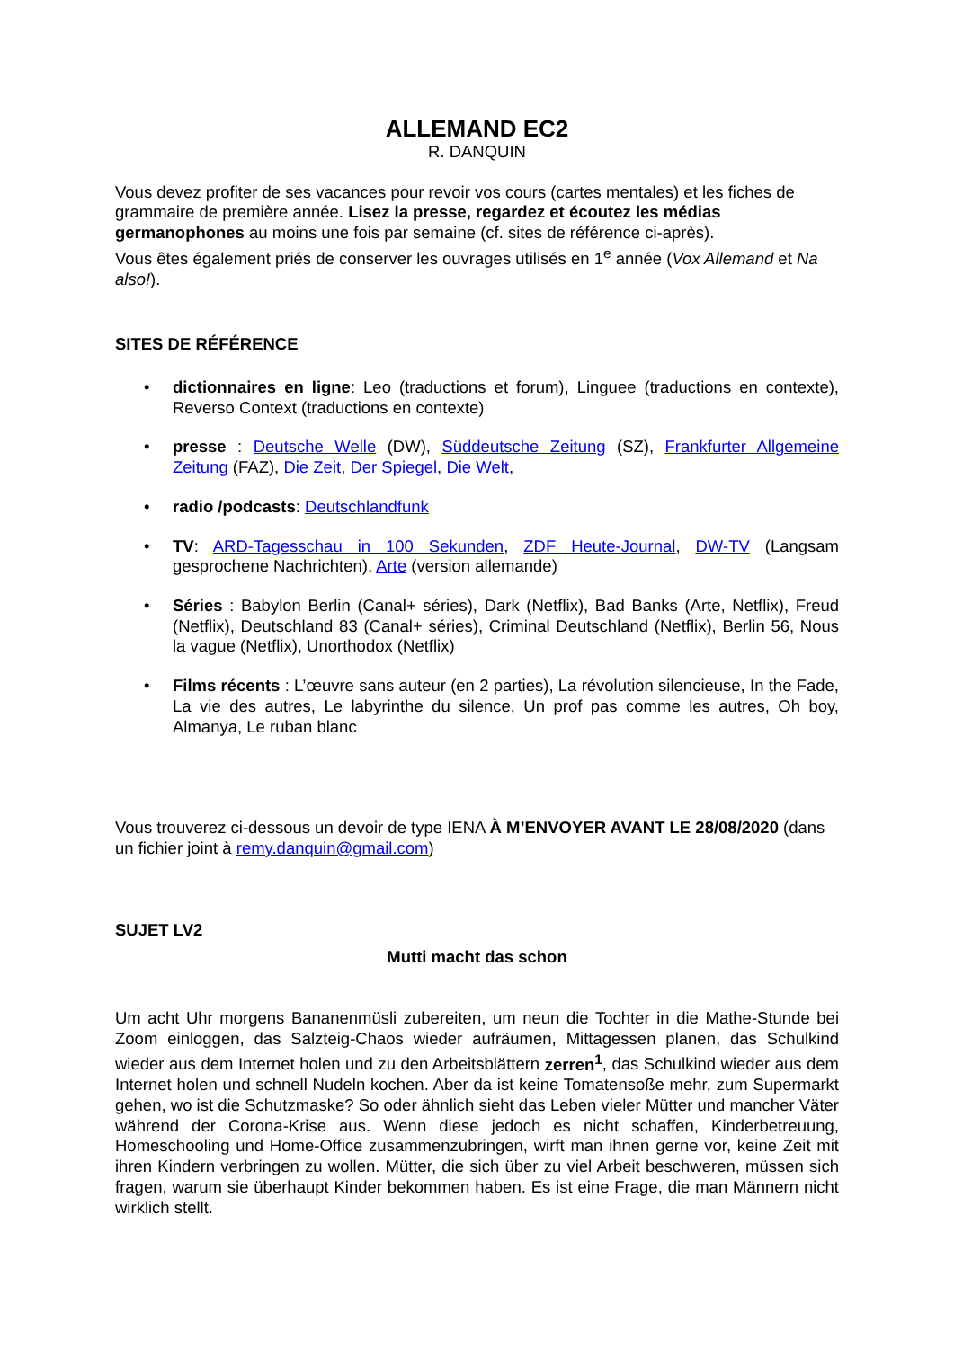ALLEMAND EC2
R. DANQUIN
Vous devez profiter de ses vacances pour revoir vos cours (cartes mentales) et les fiches de grammaire de première année. Lisez la presse, regardez et écoutez les médias germanophones au moins une fois par semaine (cf. sites de référence ci-après).
Vous êtes également priés de conserver les ouvrages utilisés en 1<sup>e</sup> année (Vox Allemand et Na also!).
SITES DE RÉFÉRENCE
• dictionnaires en ligne: Leo (traductions et forum), Linguee (traductions en contexte), Reverso Context (traductions en contexte)
• presse : Deutsche Welle (DW), Süddeutsche Zeitung (SZ), Frankfurter Allgemeine Zeitung (FAZ), Die Zeit, Der Spiegel, Die Welt,
• radio /podcasts: Deutschlandfunk
• TV: ARD-Tagesschau in 100 Sekunden, ZDF Heute-Journal, DW-TV (Langsam gesprochene Nachrichten), Arte (version allemande)
• Séries : Babylon Berlin (Canal+ séries), Dark (Netflix), Bad Banks (Arte, Netflix), Freud (Netflix), Deutschland 83 (Canal+ séries), Criminal Deutschland (Netflix), Berlin 56, Nous la vague (Netflix), Unorthodox (Netflix)
• Films récents : L’œuvre sans auteur (en 2 parties), La révolution silencieuse, In the Fade, La vie des autres, Le labyrinthe du silence, Un prof pas comme les autres, Oh boy, Almanya, Le ruban blanc
Vous trouverez ci-dessous un devoir de type IENA À M’ENVOYER AVANT LE 28/08/2020 (dans un fichier joint à remy.danquin@gmail.com)
SUJET LV2
Mutti macht das schon
Um acht Uhr morgens Bananenmüsli zubereiten, um neun die Tochter in die Mathe-Stunde bei Zoom einloggen, das Salzteig-Chaos wieder aufräumen, Mittagessen planen, das Schulkind wieder aus dem Internet holen und zu den Arbeitsblättern zerren<sup>1</sup>, das Schulkind wieder aus dem Internet holen und schnell Nudeln kochen. Aber da ist keine Tomatensoße mehr, zum Supermarkt gehen, wo ist die Schutzmaske? So oder ähnlich sieht das Leben vieler Mütter und mancher Väter während der Corona-Krise aus. Wenn diese jedoch es nicht schaffen, Kinderbetreuung, Homeschooling und Home-Office zusammenzubringen, wirft man ihnen gerne vor, keine Zeit mit ihren Kindern verbringen zu wollen. Mütter, die sich über zu viel Arbeit beschweren, müssen sich fragen, warum sie überhaupt Kinder bekommen haben. Es ist eine Frage, die man Männern nicht wirklich stellt.